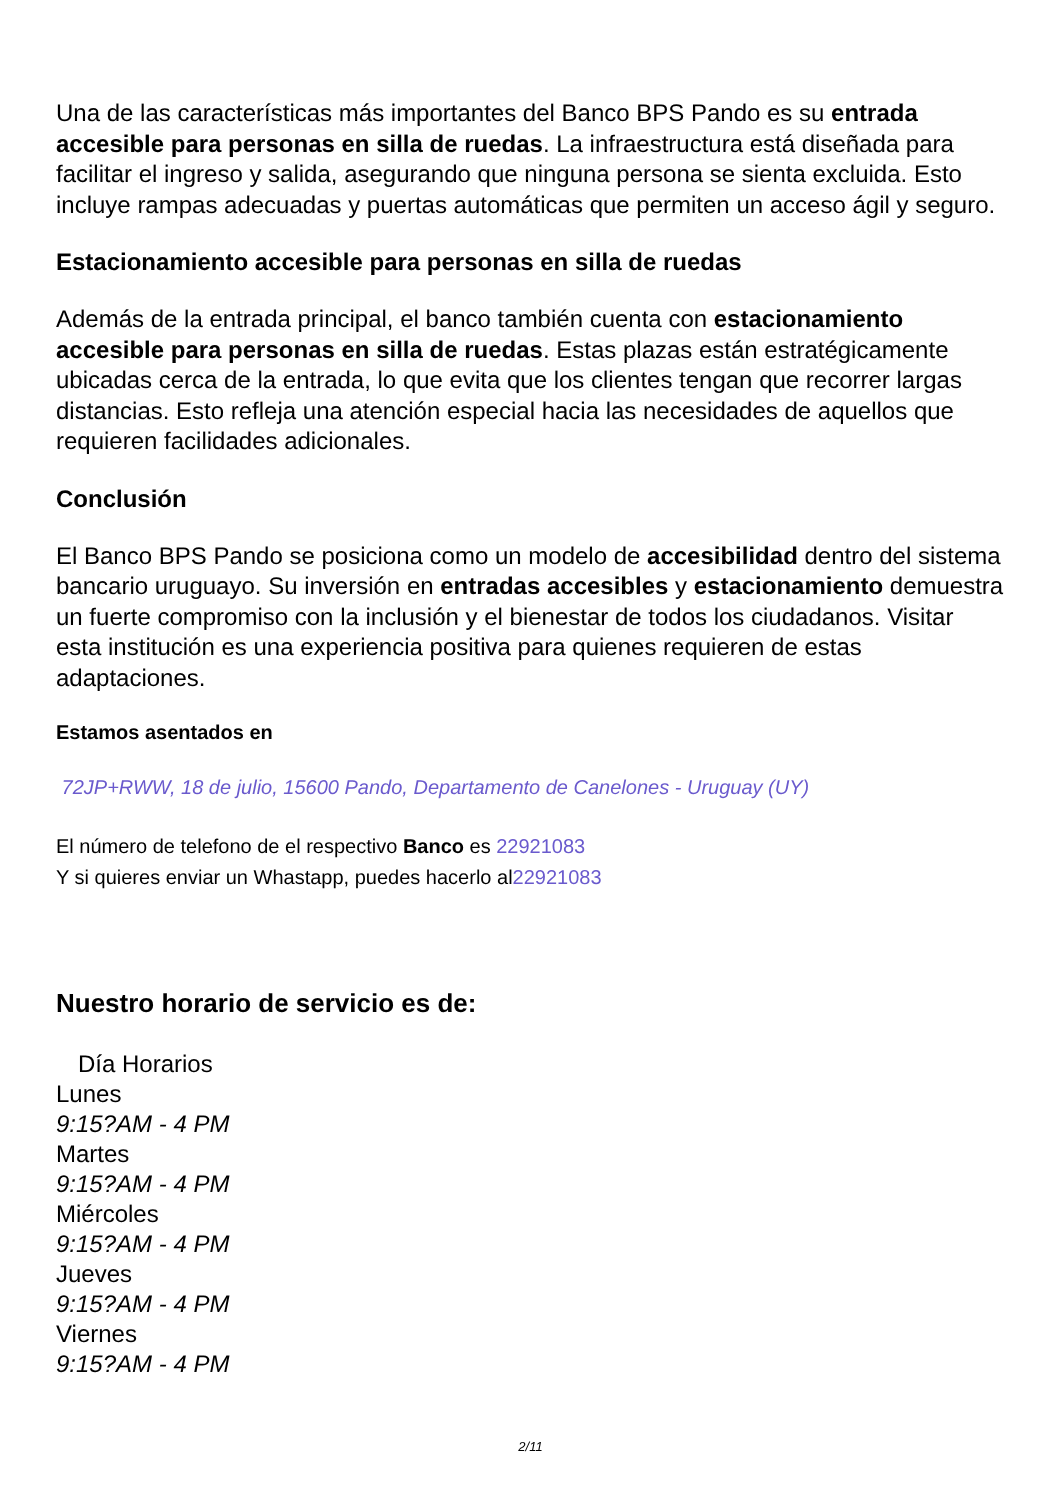Una de las características más importantes del Banco BPS Pando es su entrada accesible para personas en silla de ruedas. La infraestructura está diseñada para facilitar el ingreso y salida, asegurando que ninguna persona se sienta excluida. Esto incluye rampas adecuadas y puertas automáticas que permiten un acceso ágil y seguro.
Estacionamiento accesible para personas en silla de ruedas
Además de la entrada principal, el banco también cuenta con estacionamiento accesible para personas en silla de ruedas. Estas plazas están estratégicamente ubicadas cerca de la entrada, lo que evita que los clientes tengan que recorrer largas distancias. Esto refleja una atención especial hacia las necesidades de aquellos que requieren facilidades adicionales.
Conclusión
El Banco BPS Pando se posiciona como un modelo de accesibilidad dentro del sistema bancario uruguayo. Su inversión en entradas accesibles y estacionamiento demuestra un fuerte compromiso con la inclusión y el bienestar de todos los ciudadanos. Visitar esta institución es una experiencia positiva para quienes requieren de estas adaptaciones.
Estamos asentados en
72JP+RWW, 18 de julio, 15600 Pando, Departamento de Canelones - Uruguay (UY)
El número de telefono de el respectivo Banco es 22921083
Y si quieres enviar un Whastapp, puedes hacerlo al22921083
Nuestro horario de servicio es de:
| Día Horarios |
| --- |
| Lunes |
| 9:15?AM - 4 PM |
| Martes |
| 9:15?AM - 4 PM |
| Miércoles |
| 9:15?AM - 4 PM |
| Jueves |
| 9:15?AM - 4 PM |
| Viernes |
| 9:15?AM - 4 PM |
2/11